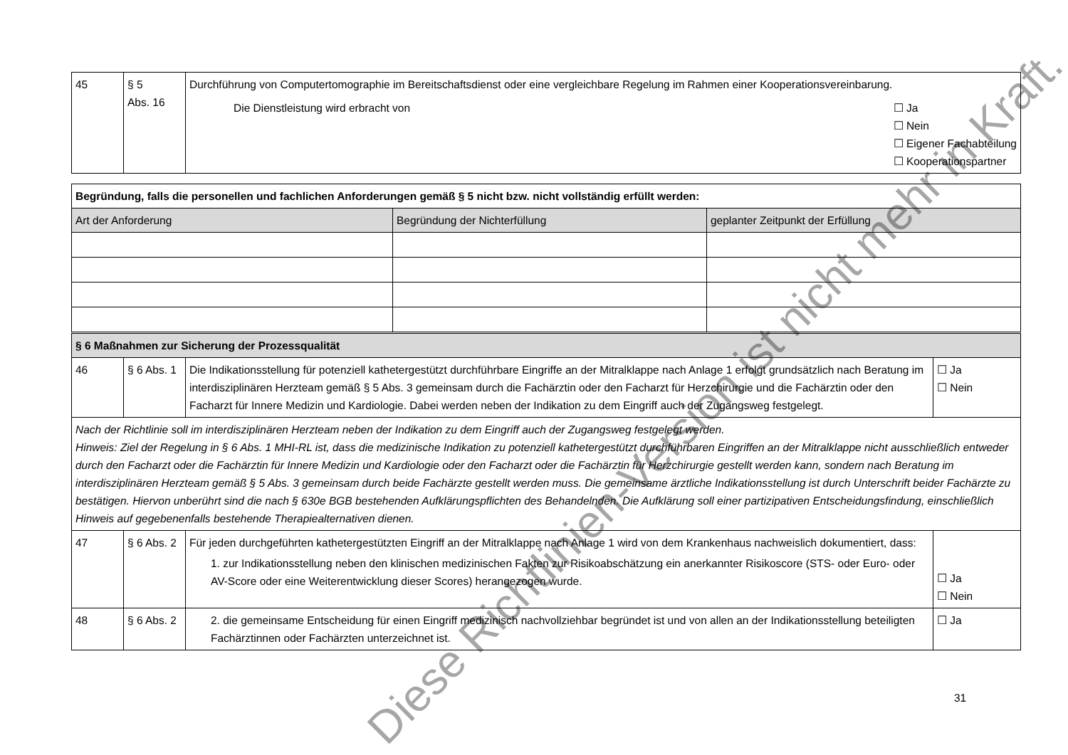| 45 | § 5 Abs. 16 | Durchführung von Computertomographie im Bereitschaftsdienst oder eine vergleichbare Regelung im Rahmen einer Kooperationsvereinbarung. Die Dienstleistung wird erbracht von ☐ Ja ☐ Nein ☐ Eigener Fachabteilung ☐ Kooperationspartner |
| Begründung, falls die personellen und fachlichen Anforderungen gemäß § 5 nicht bzw. nicht vollständig erfüllt werden: | | |
| Art der Anforderung | Begründung der Nichterfüllung | geplanter Zeitpunkt der Erfüllung |
| § 6 Maßnahmen zur Sicherung der Prozessqualität | | | |
| 46 | § 6 Abs. 1 | Die Indikationsstellung für potenziell kathetergestützt durchführbare Eingriffe an der Mitralklappe nach Anlage 1 erfolgt grundsätzlich nach Beratung im interdisziplinären Herzteam gemäß § 5 Abs. 3 gemeinsam durch die Fachärztin oder den Facharzt für Herzchirurgie und die Fachärztin oder den Facharzt für Innere Medizin und Kardiologie. Dabei werden neben der Indikation zu dem Eingriff auch der Zugangsweg festgelegt. | ☐ Ja ☐ Nein |
| Nach der Richtlinie soll im interdisziplinären Herzteam neben der Indikation zu dem Eingriff auch der Zugangsweg festgelegt werden. Hinweis: Ziel der Regelung in § 6 Abs. 1 MHI-RL ist, dass die medizinische Indikation zu potenziell kathetergestützt durchführbaren Eingriffen an der Mitralklappe nicht ausschließlich entweder durch den Facharzt oder die Fachärztin für Innere Medizin und Kardiologie oder den Facharzt oder die Fachärztin für Herzchirurgie gestellt werden kann, sondern nach Beratung im interdisziplinären Herzteam gemäß § 5 Abs. 3 gemeinsam durch beide Fachärzte gestellt werden muss. Die gemeinsame ärztliche Indikationsstellung ist durch Unterschrift beider Fachärzte zu bestätigen. Hiervon unberührt sind die nach § 630e BGB bestehenden Aufklärungspflichten des Behandelnden. Die Aufklärung soll einer partizipativen Entscheidungsfindung, einschließlich Hinweis auf gegebenenfalls bestehende Therapiealternativen dienen. | | | |
| 47 | § 6 Abs. 2 | Für jeden durchgeführten kathetergestützten Eingriff an der Mitralklappe nach Anlage 1 wird von dem Krankenhaus nachweislich dokumentiert, dass: 1. zur Indikationsstellung neben den klinischen medizinischen Fakten zur Risikoabschätzung ein anerkannter Risikoscore (STS- oder Euro- oder AV-Score oder eine Weiterentwicklung dieser Scores) herangezogen wurde. | ☐ Ja ☐ Nein |
| 48 | § 6 Abs. 2 | 2. die gemeinsame Entscheidung für einen Eingriff medizinisch nachvollziehbar begründet ist und von allen an der Indikationsstellung beteiligten Fachärztinnen oder Fachärzten unterzeichnet ist. | ☐ Ja |
31
Diese Richtlinien-Version ist nicht mehr in Kraft.